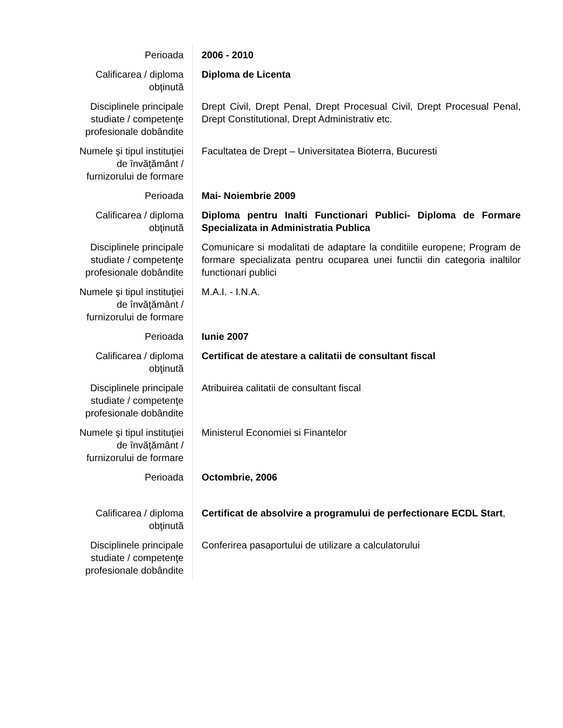| Perioada | 2006 - 2010 |
| Calificarea / diploma obţinută | Diploma de Licenta |
| Disciplinele principale studiate / competenţe profesionale dobândite | Drept Civil, Drept Penal, Drept Procesual Civil, Drept Procesual Penal, Drept Constitutional, Drept Administrativ etc. |
| Numele şi tipul instituţiei de învăţământ / furnizorului de formare | Facultatea de Drept – Universitatea Bioterra, Bucuresti |
| Perioada | Mai- Noiembrie 2009 |
| Calificarea / diploma obţinută | Diploma pentru Inalti Functionari Publici- Diploma de Formare Specializata in Administratia Publica |
| Disciplinele principale studiate / competenţe profesionale dobândite | Comunicare si modalitati de adaptare la conditiile europene; Program de formare specializata pentru ocuparea unei functii din categoria inaltilor functionari publici |
| Numele şi tipul instituţiei de învăţământ / furnizorului de formare | M.A.I. - I.N.A. |
| Perioada | Iunie 2007 |
| Calificarea / diploma obţinută | Certificat de atestare a calitatii de consultant fiscal |
| Disciplinele principale studiate / competenţe profesionale dobândite | Atribuirea calitatii de consultant fiscal |
| Numele şi tipul instituţiei de învăţământ / furnizorului de formare | Ministerul Economiei si Finantelor |
| Perioada | Octombrie, 2006 |
| Calificarea / diploma obţinută | Certificat de absolvire a programului de perfectionare ECDL Start , |
| Disciplinele principale studiate / competenţe profesionale dobândite | Conferirea pasaportului de utilizare a calculatorului |